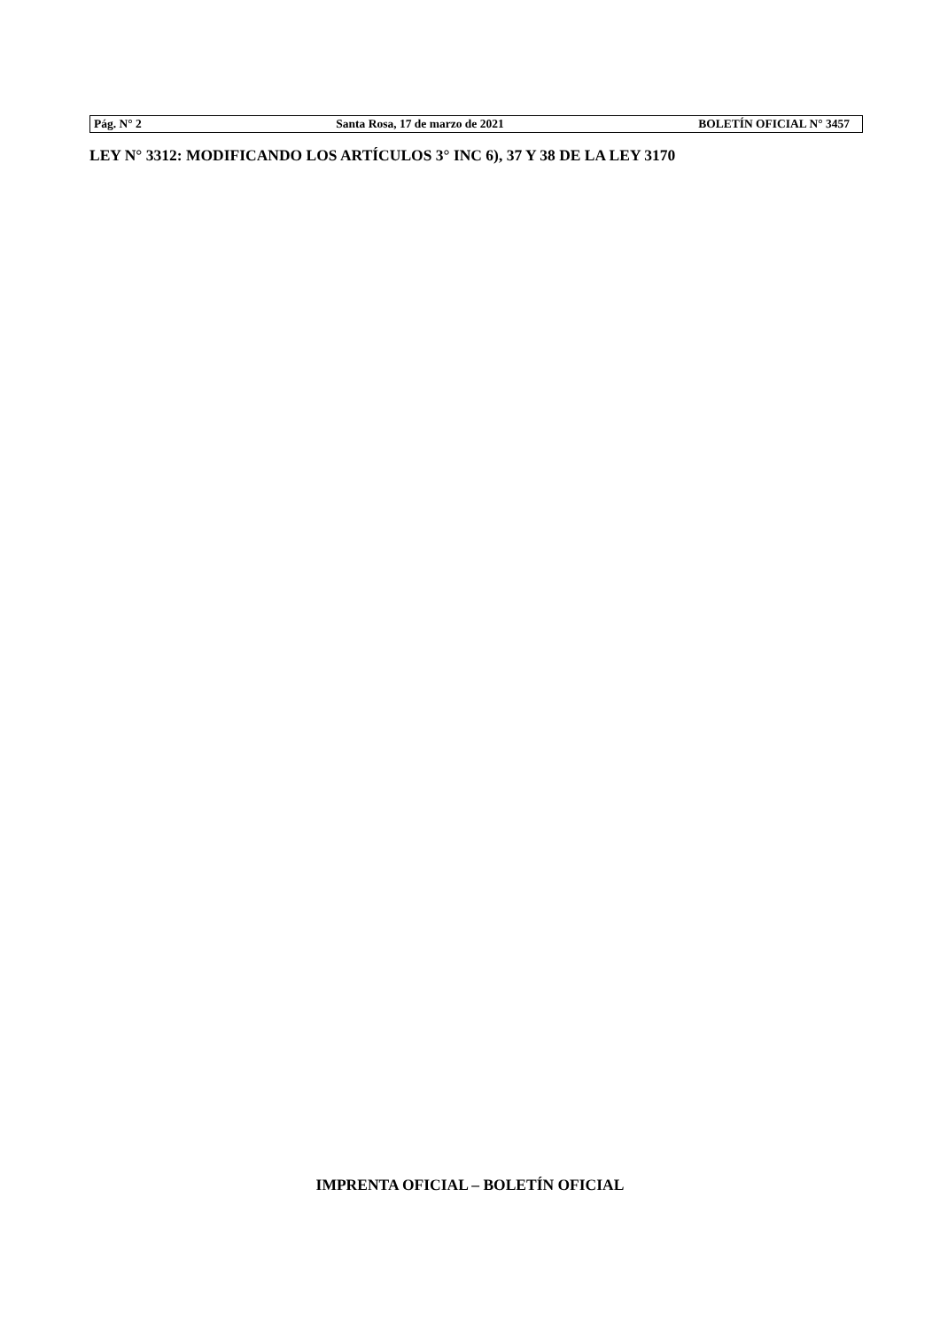Pág. N° 2 Santa Rosa, 17 de marzo de 2021 BOLETÍN OFICIAL N° 3457
LEY N° 3312: MODIFICANDO LOS ARTÍCULOS 3° INC 6), 37 Y 38 DE LA LEY 3170
IMPRENTA OFICIAL – BOLETÍN OFICIAL